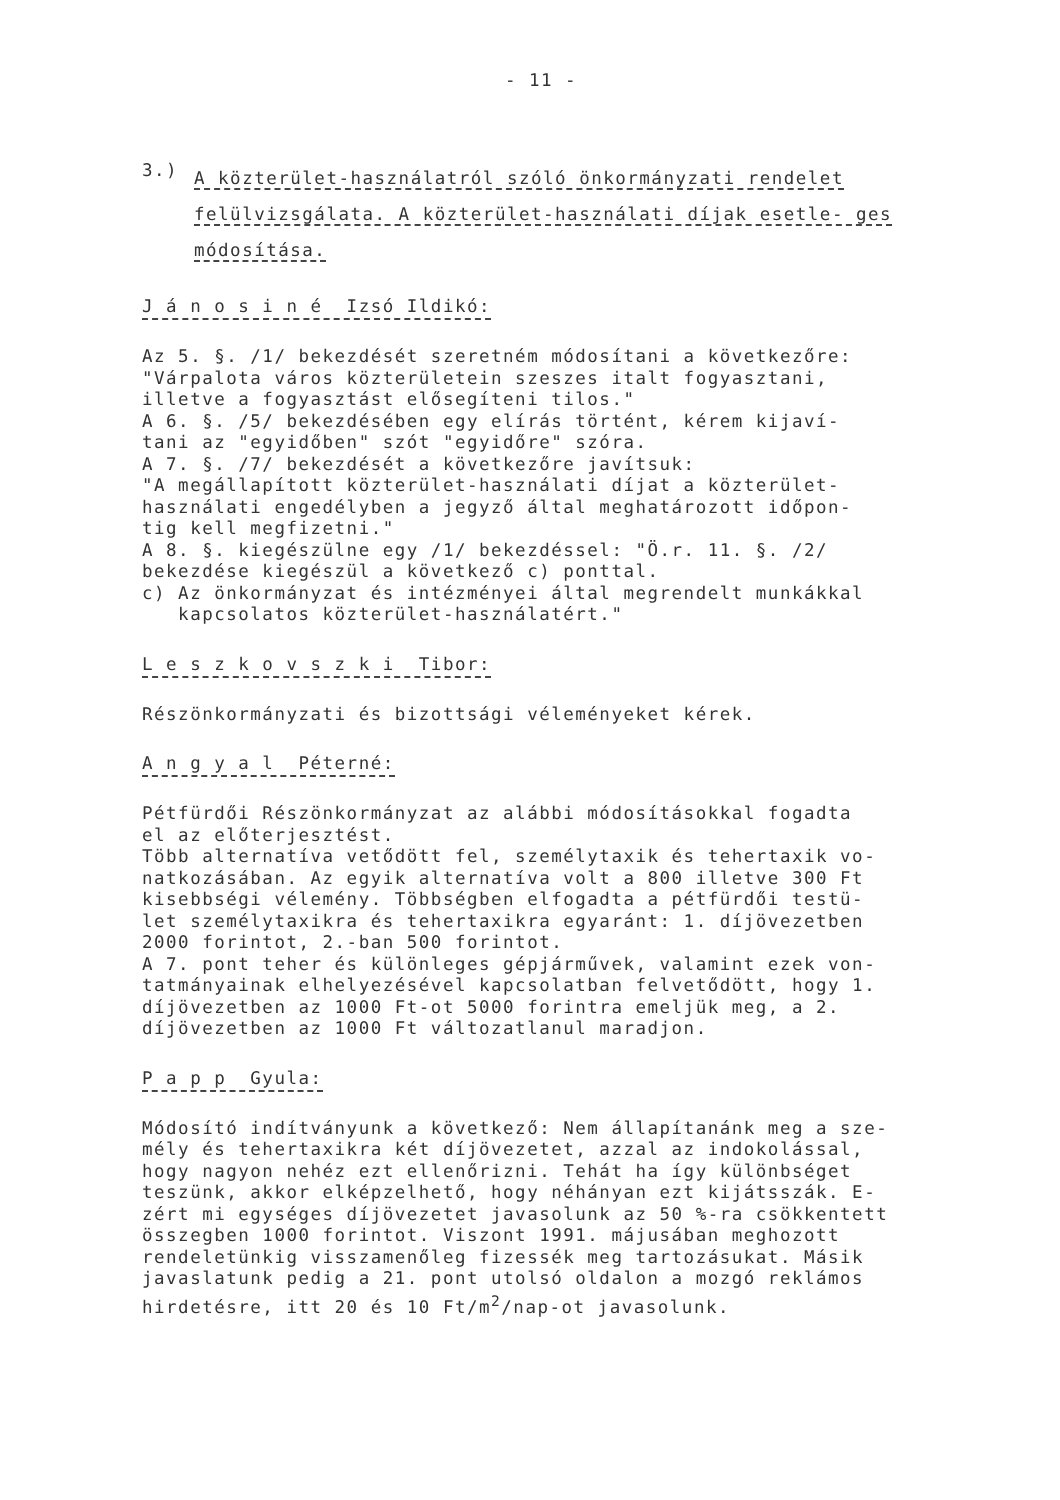- 11 -
3.)
A közterület-használatról szóló önkormányzati rendelet felülvizsgálata. A közterület-használati díjak esetle- ges módosítása.
J á n o s i n é Izsó Ildikó:
Az 5. §. /1/ bekezdését szeretném módosítani a következőre:
"Várpalota város közterületein szeszes italt fogyasztani,
illetve a fogyasztást elősegíteni tilos."
A 6. §. /5/ bekezdésében egy elírás történt, kérem kijaví-
tani az "egyidőben" szót "egyidőre" szóra.
A 7. §. /7/ bekezdését a következőre javítsuk:
"A megállapított közterület-használati díjat a közterület-
használati engedélyben a jegyző által meghatározott időpon-
tig kell megfizetni."
A 8. §. kiegészülne egy /1/ bekezdéssel: "Ö.r. 11. §. /2/
bekezdése kiegészül a következő c) ponttal.
c) Az önkormányzat és intézményei által megrendelt munkákkal
kapcsolatos közterület-használatért."
L e s z k o v s z k i Tibor:
Részönkormányzati és bizottsági véleményeket kérek.
A n g y a l Péterné:
Pétfürdői Részönkormányzat az alábbi módosításokkal fogadta
el az előterjesztést.
Több alternatíva vetődött fel, személytaxik és tehertaxik vo-
natkozásában. Az egyik alternatíva volt a 800 illetve 300 Ft
kisebbségi vélemény. Többségben elfogadta a pétfürdői testü-
let személytaxikra és tehertaxikra egyaránt: 1. díjövezetben
2000 forintot, 2.-ban 500 forintot.
A 7. pont teher és különleges gépjárművek, valamint ezek von-
tatmányainak elhelyezésével kapcsolatban felvetődött, hogy 1.
díjövezetben az 1000 Ft-ot 5000 forintra emeljük meg, a 2.
díjövezetben az 1000 Ft változatlanul maradjon.
P a p p Gyula:
Módosító indítványunk a következő: Nem állapítanánk meg a sze-
mély és tehertaxikra két díjövezetet, azzal az indokolással,
hogy nagyon nehéz ezt ellenőrizni. Tehát ha így különbséget
teszünk, akkor elképzelhető, hogy néhányan ezt kijátsszák. E-
zért mi egységes díjövezetet javasolunk az 50 %-ra csökkentett
összegben 1000 forintot. Viszont 1991. májusában meghozott
rendeletünkig visszamenőleg fizessék meg tartozásukat. Másik
javaslatunk pedig a 21. pont utolsó oldalon a mozgó reklámos
hirdetésre, itt 20 és 10 Ft/m<sup>2</sup>/nap-ot javasolunk.